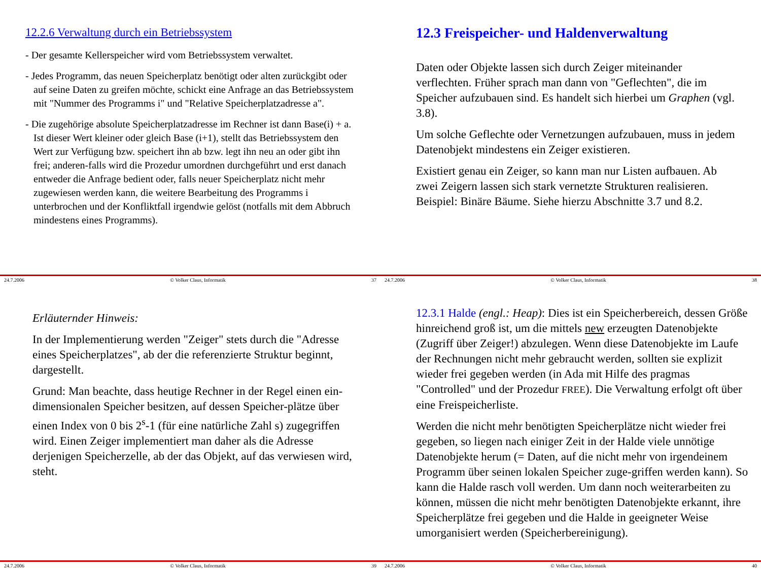12.2.6 Verwaltung durch ein Betriebssystem
- Der gesamte Kellerspeicher wird vom Betriebssystem verwaltet.
- Jedes Programm, das neuen Speicherplatz benötigt oder alten zurückgibt oder auf seine Daten zu greifen möchte, schickt eine Anfrage an das Betriebssystem mit "Nummer des Programms i" und "Relative Speicherplatzadresse a".
- Die zugehörige absolute Speicherplatzadresse im Rechner ist dann Base(i) + a. Ist dieser Wert kleiner oder gleich Base (i+1), stellt das Betriebssystem den Wert zur Verfügung bzw. speichert ihn ab bzw. legt ihn neu an oder gibt ihn frei; anderen-falls wird die Prozedur umordnen durchgeführt und erst danach entweder die Anfrage bedient oder, falls neuer Speicherplatz nicht mehr zugewiesen werden kann, die weitere Bearbeitung des Programms i unterbrochen und der Konfliktfall irgendwie gelöst (notfalls mit dem Abbruch mindestens eines Programms).
24.7.2006 © Volker Claus, Informatik 37
12.3 Freispeicher- und Haldenverwaltung
Daten oder Objekte lassen sich durch Zeiger miteinander verflechten. Früher sprach man dann von "Geflechten", die im Speicher aufzubauen sind. Es handelt sich hierbei um Graphen (vgl. 3.8).
Um solche Geflechte oder Vernetzungen aufzubauen, muss in jedem Datenobjekt mindestens ein Zeiger existieren.
Existiert genau ein Zeiger, so kann man nur Listen aufbauen. Ab zwei Zeigern lassen sich stark vernetzte Strukturen realisieren. Beispiel: Binäre Bäume. Siehe hierzu Abschnitte 3.7 und 8.2.
24.7.2006 © Volker Claus, Informatik 38
Erläuternder Hinweis:
In der Implementierung werden "Zeiger" stets durch die "Adresse eines Speicherplatzes", ab der die referenzierte Struktur beginnt, dargestellt.
Grund: Man beachte, dass heutige Rechner in der Regel einen ein-dimensionalen Speicher besitzen, auf dessen Speicher-plätze über einen Index von 0 bis 2<sup>s</sup>-1 (für eine natürliche Zahl s) zugegriffen wird. Einen Zeiger implementiert man daher als die Adresse derjenigen Speicherzelle, ab der das Objekt, auf das verwiesen wird, steht.
24.7.2006 © Volker Claus, Informatik 39
12.3.1 Halde (engl.: Heap): Dies ist ein Speicherbereich, dessen Größe hinreichend groß ist, um die mittels new erzeugten Datenobjekte (Zugriff über Zeiger!) abzulegen. Wenn diese Datenobjekte im Laufe der Rechnungen nicht mehr gebraucht werden, sollten sie explizit wieder frei gegeben werden (in Ada mit Hilfe des pragmas "Controlled" und der Prozedur FREE). Die Verwaltung erfolgt oft über eine Freispeicherliste.
Werden die nicht mehr benötigten Speicherplätze nicht wieder frei gegeben, so liegen nach einiger Zeit in der Halde viele unnötige Datenobjekte herum (= Daten, auf die nicht mehr von irgendeinem Programm über seinen lokalen Speicher zuge-griffen werden kann). So kann die Halde rasch voll werden. Um dann noch weiterarbeiten zu können, müssen die nicht mehr benötigten Datenobjekte erkannt, ihre Speicherplätze frei gegeben und die Halde in geeigneter Weise umorganisiert werden (Speicherbereinigung).
24.7.2006 © Volker Claus, Informatik 40